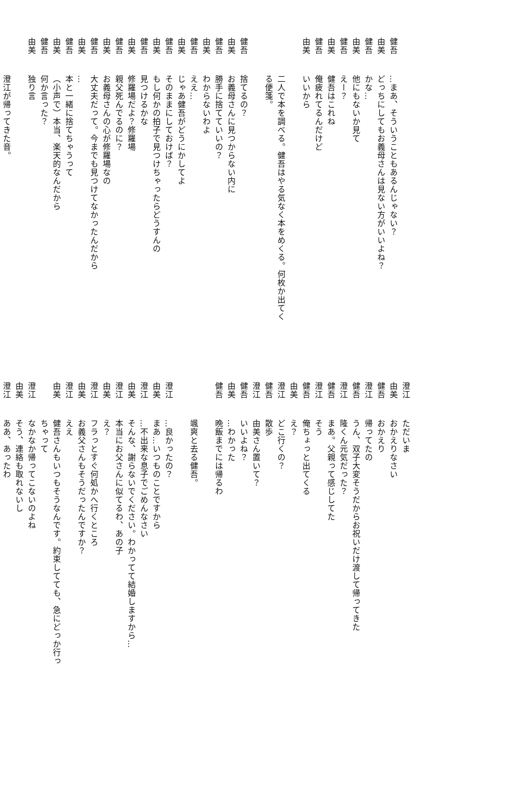健吾…まあ、そういうこともあるんじゃない？
由美どっちにしてもお義母さんは見ない方がいいよね？
健吾かな…
由美他にもないか見て
健吾えー？
由美健吾はこれね
健吾俺疲れてるんだけど
由美いいから
二人で本を調べる。健吾はやる気なく本をめくる。何枚か出てく
る便箋。
健吾捨てるの？
由美お義母さんに見つからない内に
健吾勝手に捨てていいの？
由美わからないわよ
健吾ええ…
由美じゃあ健吾がどうにかしてよ
健吾そのままにしておけば？
由美もし何かの拍子で見つけちゃったらどうすんの
健吾見つけるかな
由美修羅場だよ？修羅場
健吾親父死んでるのに？
由美お義母さんの心が修羅場なの
健吾大丈夫だって。今までも見つけてなかったんだから
由美…
健吾本と一緒に捨てちゃうって
由美（小声で）本当、楽天的なんだから
健吾何か言った？
由美独り言
澄江が帰ってきた音。
澄江ただいま
由美おかえりなさい
健吾おかえり
澄江帰ってたの
健吾うん、双子大変そうだからお祝いだけ渡して帰ってきた
澄江隆くん元気だった？
健吾まあ。父親って感じしてた
澄江そう
健吾俺ちょっと出てくる
由美え？
澄江どこ行くの？
健吾散歩
澄江由美さん置いて？
健吾いいよね？
由美…わかった
健吾晩飯までには帰るわ
颯爽と去る健吾。
澄江…良かったの？
由美まあ…いつものことですから
澄江…不出来な息子でごめんなさい
由美そんな、謝らないでください。わかってて結婚しますから…
澄江本当にお父さんに似てるわ、あの子
由美え？
澄江フラっとすぐ何処かへ行くところ
由美お義父さんもそうだったんですか？
澄江ええ
由美健吾さんもいつもそうなんです。約束してても、急にどっか行っ
ちゃって
澄江なかなか帰ってこないのよね
由美そう、連絡も取れないし
澄江ああ、あったわ